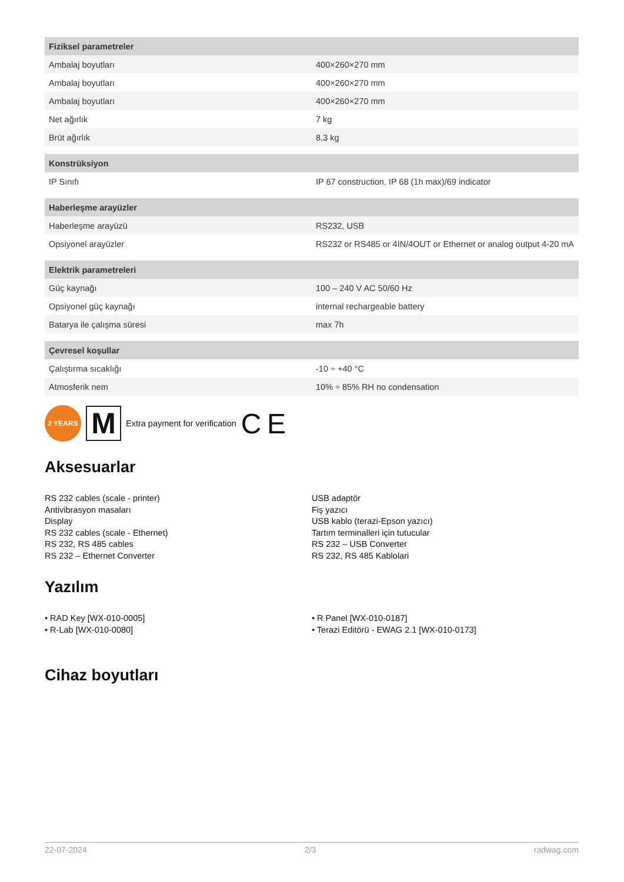| Fiziksel parametreler | |
| --- | --- |
| Ambalaj boyutları | 400×260×270 mm |
| Ambalaj boyutları | 400×260×270 mm |
| Ambalaj boyutları | 400×260×270 mm |
| Net ağırlık | 7 kg |
| Brüt ağırlık | 8,3 kg |
| Konstrüksiyon | |
| --- | --- |
| IP Sınıfı | IP 67 construction, IP 68 (1h max)/69 indicator |
| Haberleşme arayüzler | |
| --- | --- |
| Haberleşme arayüzü | RS232, USB |
| Opsiyonel arayüzler | RS232 or RS485 or 4IN/4OUT or Ethernet or analog output 4-20 mA |
| Elektrik parametreleri | |
| --- | --- |
| Güç kaynağı | 100 – 240 V AC 50/60 Hz |
| Opsiyonel güç kaynağı | internal rechargeable battery |
| Batarya ile çalışma süresi | max 7h |
| Çevresel koşullar | |
| --- | --- |
| Çalıştırma sıcaklığı | -10 ÷ +40 °C |
| Atmosferik nem | 10% ÷ 85% RH no condensation |
2 YEARS
M
Extra payment for verification C E
Aksesuarlar
RS 232 cables (scale - printer)
Antivibrasyon masaları
Display
RS 232 cables (scale - Ethernet)
RS 232, RS 485 cables
RS 232 – Ethernet Converter
USB adaptör
Fiş yazıcı
USB kablo (terazi-Epson yazıcı)
Tartım terminalleri için tutucular
RS 232 – USB Converter
RS 232, RS 485 Kablolari
Yazılım
• RAD Key [WX-010-0005]
• R-Lab [WX-010-0080]
• R Panel [WX-010-0187]
• Terazi Editörü - EWAG 2.1 [WX-010-0173]
Cihaz boyutları
22-07-2024 2/3 radwag.com